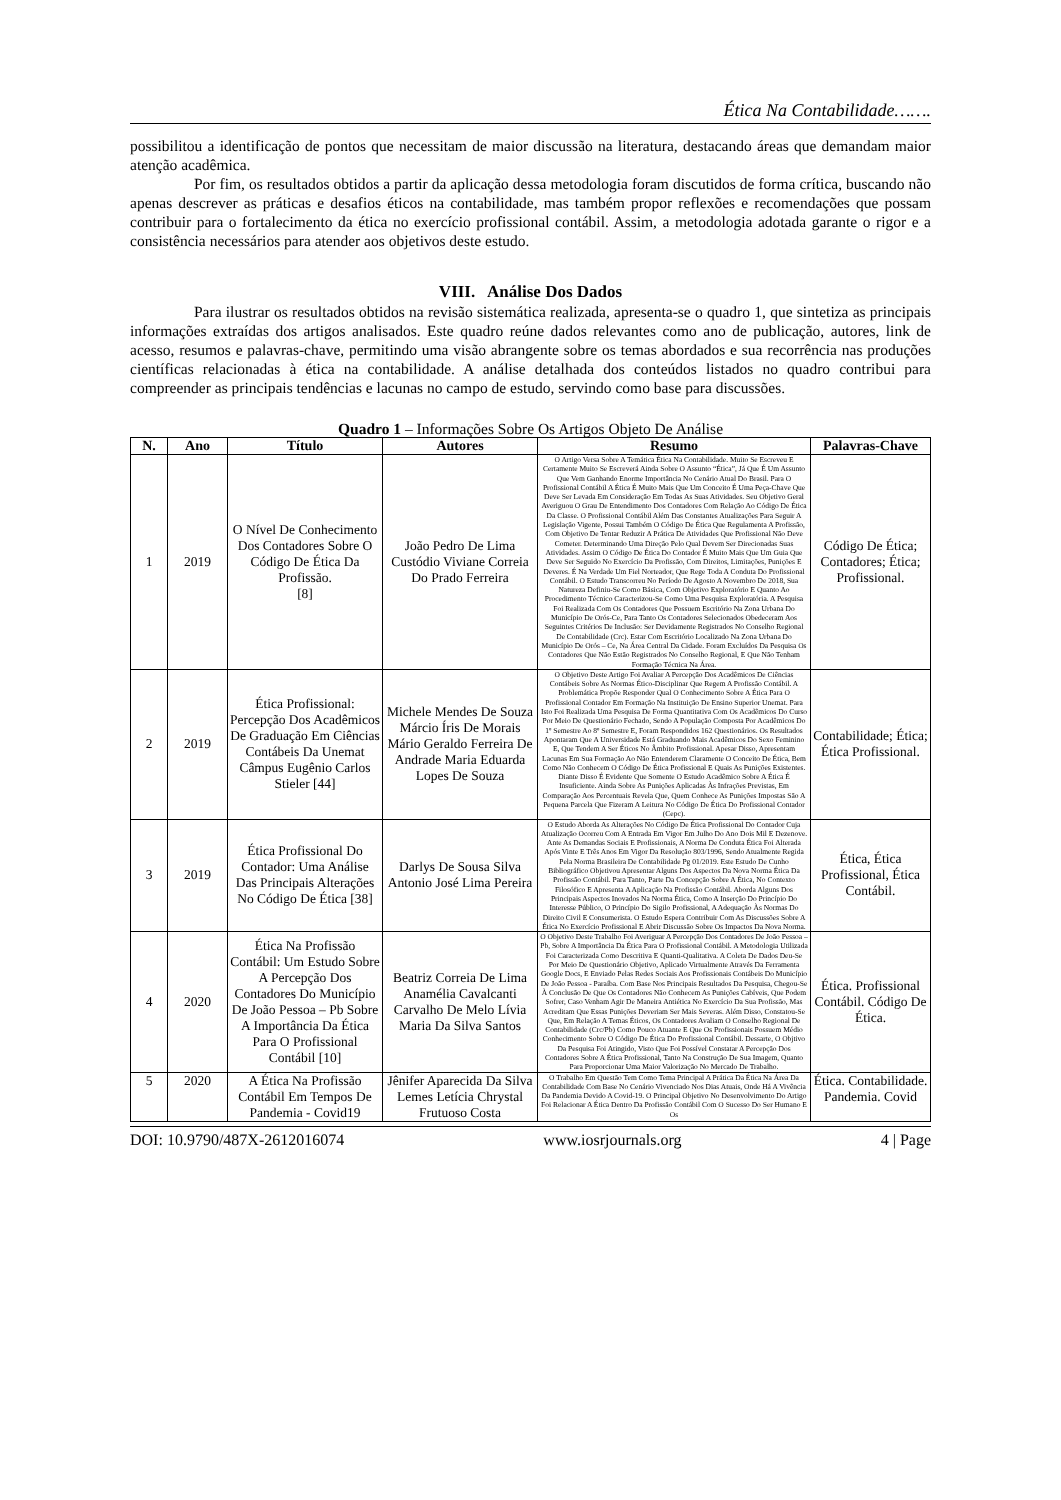Ética Na Contabilidade…….
possibilitou a identificação de pontos que necessitam de maior discussão na literatura, destacando áreas que demandam maior atenção acadêmica.
Por fim, os resultados obtidos a partir da aplicação dessa metodologia foram discutidos de forma crítica, buscando não apenas descrever as práticas e desafios éticos na contabilidade, mas também propor reflexões e recomendações que possam contribuir para o fortalecimento da ética no exercício profissional contábil. Assim, a metodologia adotada garante o rigor e a consistência necessários para atender aos objetivos deste estudo.
VIII. Análise Dos Dados
Para ilustrar os resultados obtidos na revisão sistemática realizada, apresenta-se o quadro 1, que sintetiza as principais informações extraídas dos artigos analisados. Este quadro reúne dados relevantes como ano de publicação, autores, link de acesso, resumos e palavras-chave, permitindo uma visão abrangente sobre os temas abordados e sua recorrência nas produções científicas relacionadas à ética na contabilidade. A análise detalhada dos conteúdos listados no quadro contribui para compreender as principais tendências e lacunas no campo de estudo, servindo como base para discussões.
Quadro 1 – Informações Sobre Os Artigos Objeto De Análise
| N. | Ano | Título | Autores | Resumo | Palavras-Chave |
| --- | --- | --- | --- | --- | --- |
| 1 | 2019 | O Nível De Conhecimento Dos Contadores Sobre O Código De Ética Da Profissão. [8] | João Pedro De Lima Custódio Viviane Correia Do Prado Ferreira | O Artigo Versa Sobre A Temática Ética Na Contabilidade. Muito Se Escreveu E Certamente Muito Se Escreverá Ainda Sobre O Assunto “Ética”, Já Que É Um Assunto Que Vem Ganhando Enorme Importância No Cenário Atual Do Brasil. Para O Profissional Contábil A Ética É Muito Mais Que Um Conceito É Uma Peça-Chave Que Deve Ser Levada Em Consideração Em Todas As Suas Atividades. Seu Objetivo Geral Averiguou O Grau De Entendimento Dos Contadores Com Relação Ao Código De Ética Da Classe. O Profissional Contábil Além Das Constantes Atualizações Para Seguir A Legislação Vigente, Possui Também O Código De Ética Que Regulamenta A Profissão, Com Objetivo De Tentar Reduzir A Prática De Atividades Que Profissional Não Deve Cometer. Determinando Uma Direção Pelo Qual Devem Ser Direcionadas Suas Atividades. Assim O Código De Ética Do Contador É Muito Mais Que Um Guia Que Deve Ser Seguido No Exercício Da Profissão, Com Direitos, Limitações, Punições E Deveres. É Na Verdade Um Fiel Norteador, Que Rege Toda A Conduta Do Profissional Contábil. O Estudo Transcorreu No Período De Agosto A Novembro De 2018, Sua Natureza Definiu-Se Como Básica, Com Objetivo Exploratório E Quanto Ao Procedimento Técnico Caracterizou-Se Como Uma Pesquisa Exploratória. A Pesquisa Foi Realizada Com Os Contadores Que Possuem Escritório Na Zona Urbana Do Município De Orós-Ce, Para Tanto Os Contadores Selecionados Obedeceram Aos Seguintes Critérios De Inclusão: Ser Devidamente Registrados No Conselho Regional De Contabilidade (Crc). Estar Com Escritório Localizado Na Zona Urbana Do Município De Orós – Ce, Na Área Central Da Cidade. Foram Excluídos Da Pesquisa Os Contadores Que Não Estão Registrados No Conselho Regional, E Que Não Tenham Formação Técnica Na Área. | Código De Ética; Contadores; Ética; Profissional. |
| 2 | 2019 | Ética Profissional: Percepção Dos Acadêmicos De Graduação Em Ciências Contábeis Da Unemat Câmpus Eugênio Carlos Stieler [44] | Michele Mendes De Souza Márcio Íris De Morais Mário Geraldo Ferreira De Andrade Maria Eduarda Lopes De Souza | O Objetivo Deste Artigo Foi Avaliar A Percepção Dos Acadêmicos De Ciências Contábeis Sobre As Normas Ético-Disciplinar Que Regem A Profissão Contábil. A Problemática Propõe Responder Qual O Conhecimento Sobre A Ética Para O Profissional Contador Em Formação Na Instituição De Ensino Superior Unemat. Para Isto Foi Realizada Uma Pesquisa De Forma Quantitativa Com Os Acadêmicos Do Curso Por Meio De Questionário Fechado, Sendo A População Composta Por Acadêmicos Do 1º Semestre Ao 8º Semestre E, Foram Respondidos 162 Questionários. Os Resultados Apontaram Que A Universidade Está Graduando Mais Acadêmicos Do Sexo Feminino E, Que Tendem A Ser Éticos No Âmbito Profissional. Apesar Disso, Apresentam Lacunas Em Sua Formação Ao Não Entenderem Claramente O Conceito De Ética, Bem Como Não Conhecem O Código De Ética Profissional E Quais As Punições Existentes. Diante Disso É Evidente Que Somente O Estudo Acadêmico Sobre A Ética É Insuficiente. Ainda Sobre As Punições Aplicadas Às Infrações Previstas, Em Comparação Aos Percentuais Revela Que, Quem Conhece As Punições Impostas São A Pequena Parcela Que Fizeram A Leitura No Código De Ética Do Profissional Contador (Cepc). | Contabilidade; Ética; Ética Profissional. |
| 3 | 2019 | Ética Profissional Do Contador: Uma Análise Das Principais Alterações No Código De Ética [38] | Darlys De Sousa Silva Antonio José Lima Pereira | O Estudo Aborda As Alterações No Código De Ética Profissional Do Contador Cuja Atualização Ocorreu Com A Entrada Em Vigor Em Julho Do Ano Dois Mil E Dezenove. Ante As Demandas Sociais E Profissionais, A Norma De Conduta Ética Foi Alterada Após Vinte E Três Anos Em Vigor Da Resolução 803/1996, Sendo Atualmente Regida Pela Norma Brasileira De Contabilidade Pg 01/2019. Este Estudo De Cunho Bibliográfico Objetivou Apresentar Alguns Dos Aspectos Da Nova Norma Ética Da Profissão Contábil. Para Tanto, Parte Da Concepção Sobre A Ética, No Contexto Filosófico E Apresenta A Aplicação Na Profissão Contábil. Aborda Alguns Dos Principais Aspectos Inovados Na Norma Ética, Como A Inserção Do Princípio Do Interesse Público, O Princípio Do Sigilo Profissional, A Adequação Às Normas Do Direito Civil E Consumerista. O Estudo Espera Contribuir Com As Discussões Sobre A Ética No Exercício Profissional E Abrir Discussão Sobre Os Impactos Da Nova Norma. | Ética, Ética Profissional, Ética Contábil. |
| 4 | 2020 | Ética Na Profissão Contábil: Um Estudo Sobre A Percepção Dos Contadores Do Município De João Pessoa – Pb Sobre A Importância Da Ética Para O Profissional Contábil [10] | Beatriz Correia De Lima Anamélia Cavalcanti Carvalho De Melo Lívia Maria Da Silva Santos | O Objetivo Deste Trabalho Foi Averiguar A Percepção Dos Contadores De João Pessoa – Pb, Sobre A Importância Da Ética Para O Profissional Contábil. A Metodologia Utilizada Foi Caracterizada Como Descritiva E Quanti-Qualitativa. A Coleta De Dados Deu-Se Por Meio De Questionário Objetivo, Aplicado Virtualmente Através Da Ferramenta Google Docs, E Enviado Pelas Redes Sociais Aos Profissionais Contábeis Do Município De João Pessoa - Paraíba. Com Base Nos Principais Resultados Da Pesquisa, Chegou-Se À Conclusão De Que Os Contadores Não Conhecem As Punições Cabíveis, Que Podem Sofrer, Caso Venham Agir De Maneira Antiética No Exercício Da Sua Profissão, Mas Acreditam Que Essas Punições Deveriam Ser Mais Severas. Além Disso, Constatou-Se Que, Em Relação A Temas Éticos, Os Contadores Avaliam O Conselho Regional De Contabilidade (Crc/Pb) Como Pouco Atuante E Que Os Profissionais Possuem Médio Conhecimento Sobre O Código De Ética Do Profissional Contábil. Dessarte, O Objtivo Da Pesquisa Foi Atingido, Visto Que Foi Possível Constatar A Percepção Dos Contadores Sobre A Ética Profissional, Tanto Na Construção De Sua Imagem, Quanto Para Proporcionar Uma Maior Valorização No Mercado De Trabalho. | Ética. Profissional Contábil. Código De Ética. |
| 5 | 2020 | A Ética Na Profissão Contábil Em Tempos De Pandemia - Covid19 | Jênifer Aparecida Da Silva Lemes Letícia Chrystal Frutuoso Costa | O Trabalho Em Questão Tem Como Tema Principal A Prática Da Ética Na Área Da Contabilidade Com Base No Cenário Vivenciado Nos Dias Atuais, Onde Há A Vivência Da Pandemia Devido A Covid-19. O Principal Objetivo No Desenvolvimento Do Artigo Foi Relacionar A Ética Dentro Da Profissão Contábil Com O Sucesso Do Ser Humano E Os | Ética. Contabilidade. Pandemia. Covid |
DOI: 10.9790/487X-2612016074 www.iosrjournals.org 4 | Page